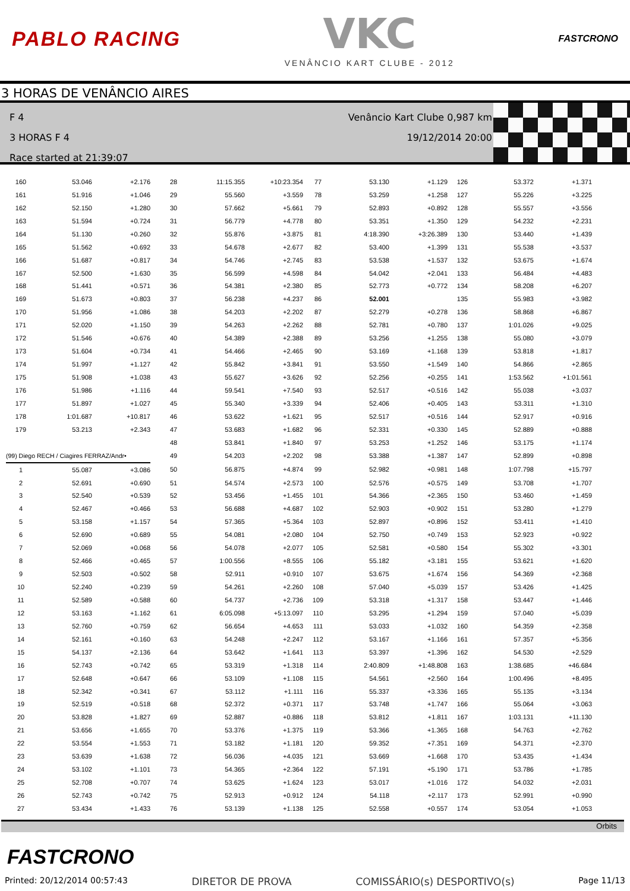PABLO RACING
VKC
VENÂNCIO KART CLUBE - 2012
FASTCRONO
3 HORAS DE VENÂNCIO AIRES
F 4
3 HORAS F 4
Race started at 21:39:07
Venâncio Kart Clube 0,987 km
19/12/2014 20:00
| 160 | 53.046 | +2.176 | | 28 | 11:15.355 | +10:23.354 | 77 | 53.130 | +1.129 | 126 | 53.372 | +1.371 |
| 161 | 51.916 | +1.046 | | 29 | 55.560 | +3.559 | 78 | 53.259 | +1.258 | 127 | 55.226 | +3.225 |
| 162 | 52.150 | +1.280 | | 30 | 57.662 | +5.661 | 79 | 52.893 | +0.892 | 128 | 55.557 | +3.556 |
| 163 | 51.594 | +0.724 | | 31 | 56.779 | +4.778 | 80 | 53.351 | +1.350 | 129 | 54.232 | +2.231 |
| 164 | 51.130 | +0.260 | | 32 | 55.876 | +3.875 | 81 | 4:18.390 | +3:26.389 | 130 | 53.440 | +1.439 |
| 165 | 51.562 | +0.692 | | 33 | 54.678 | +2.677 | 82 | 53.400 | +1.399 | 131 | 55.538 | +3.537 |
| 166 | 51.687 | +0.817 | | 34 | 54.746 | +2.745 | 83 | 53.538 | +1.537 | 132 | 53.675 | +1.674 |
| 167 | 52.500 | +1.630 | | 35 | 56.599 | +4.598 | 84 | 54.042 | +2.041 | 133 | 56.484 | +4.483 |
| 168 | 51.441 | +0.571 | | 36 | 54.381 | +2.380 | 85 | 52.773 | +0.772 | 134 | 58.208 | +6.207 |
| 169 | 51.673 | +0.803 | | 37 | 56.238 | +4.237 | 86 | 52.001 | | 135 | 55.983 | +3.982 |
| 170 | 51.956 | +1.086 | | 38 | 54.203 | +2.202 | 87 | 52.279 | +0.278 | 136 | 58.868 | +6.867 |
| 171 | 52.020 | +1.150 | | 39 | 54.263 | +2.262 | 88 | 52.781 | +0.780 | 137 | 1:01.026 | +9.025 |
| 172 | 51.546 | +0.676 | | 40 | 54.389 | +2.388 | 89 | 53.256 | +1.255 | 138 | 55.080 | +3.079 |
| 173 | 51.604 | +0.734 | | 41 | 54.466 | +2.465 | 90 | 53.169 | +1.168 | 139 | 53.818 | +1.817 |
| 174 | 51.997 | +1.127 | | 42 | 55.842 | +3.841 | 91 | 53.550 | +1.549 | 140 | 54.866 | +2.865 |
| 175 | 51.908 | +1.038 | | 43 | 55.627 | +3.626 | 92 | 52.256 | +0.255 | 141 | 1:53.562 | +1:01.561 |
| 176 | 51.986 | +1.116 | | 44 | 59.541 | +7.540 | 93 | 52.517 | +0.516 | 142 | 55.038 | +3.037 |
| 177 | 51.897 | +1.027 | | 45 | 55.340 | +3.339 | 94 | 52.406 | +0.405 | 143 | 53.311 | +1.310 |
| 178 | 1:01.687 | +10.817 | | 46 | 53.622 | +1.621 | 95 | 52.517 | +0.516 | 144 | 52.917 | +0.916 |
| 179 | 53.213 | +2.343 | | 47 | 53.683 | +1.682 | 96 | 52.331 | +0.330 | 145 | 52.889 | +0.888 |
| | | | | 48 | 53.841 | +1.840 | 97 | 53.253 | +1.252 | 146 | 53.175 | +1.174 |
| (99) Diego RECH / Ciagires FERRAZ/Andr• | | | | 49 | 54.203 | +2.202 | 98 | 53.388 | +1.387 | 147 | 52.899 | +0.898 |
| 1 | 55.087 | +3.086 | | 50 | 56.875 | +4.874 | 99 | 52.982 | +0.981 | 148 | 1:07.798 | +15.797 |
| 2 | 52.691 | +0.690 | | 51 | 54.574 | +2.573 | 100 | 52.576 | +0.575 | 149 | 53.708 | +1.707 |
| 3 | 52.540 | +0.539 | | 52 | 53.456 | +1.455 | 101 | 54.366 | +2.365 | 150 | 53.460 | +1.459 |
| 4 | 52.467 | +0.466 | | 53 | 56.688 | +4.687 | 102 | 52.903 | +0.902 | 151 | 53.280 | +1.279 |
| 5 | 53.158 | +1.157 | | 54 | 57.365 | +5.364 | 103 | 52.897 | +0.896 | 152 | 53.411 | +1.410 |
| 6 | 52.690 | +0.689 | | 55 | 54.081 | +2.080 | 104 | 52.750 | +0.749 | 153 | 52.923 | +0.922 |
| 7 | 52.069 | +0.068 | | 56 | 54.078 | +2.077 | 105 | 52.581 | +0.580 | 154 | 55.302 | +3.301 |
| 8 | 52.466 | +0.465 | | 57 | 1:00.556 | +8.555 | 106 | 55.182 | +3.181 | 155 | 53.621 | +1.620 |
| 9 | 52.503 | +0.502 | | 58 | 52.911 | +0.910 | 107 | 53.675 | +1.674 | 156 | 54.369 | +2.368 |
| 10 | 52.240 | +0.239 | | 59 | 54.261 | +2.260 | 108 | 57.040 | +5.039 | 157 | 53.426 | +1.425 |
| 11 | 52.589 | +0.588 | | 60 | 54.737 | +2.736 | 109 | 53.318 | +1.317 | 158 | 53.447 | +1.446 |
| 12 | 53.163 | +1.162 | | 61 | 6:05.098 | +5:13.097 | 110 | 53.295 | +1.294 | 159 | 57.040 | +5.039 |
| 13 | 52.760 | +0.759 | | 62 | 56.654 | +4.653 | 111 | 53.033 | +1.032 | 160 | 54.359 | +2.358 |
| 14 | 52.161 | +0.160 | | 63 | 54.248 | +2.247 | 112 | 53.167 | +1.166 | 161 | 57.357 | +5.356 |
| 15 | 54.137 | +2.136 | | 64 | 53.642 | +1.641 | 113 | 53.397 | +1.396 | 162 | 54.530 | +2.529 |
| 16 | 52.743 | +0.742 | | 65 | 53.319 | +1.318 | 114 | 2:40.809 | +1:48.808 | 163 | 1:38.685 | +46.684 |
| 17 | 52.648 | +0.647 | | 66 | 53.109 | +1.108 | 115 | 54.561 | +2.560 | 164 | 1:00.496 | +8.495 |
| 18 | 52.342 | +0.341 | | 67 | 53.112 | +1.111 | 116 | 55.337 | +3.336 | 165 | 55.135 | +3.134 |
| 19 | 52.519 | +0.518 | | 68 | 52.372 | +0.371 | 117 | 53.748 | +1.747 | 166 | 55.064 | +3.063 |
| 20 | 53.828 | +1.827 | | 69 | 52.887 | +0.886 | 118 | 53.812 | +1.811 | 167 | 1:03.131 | +11.130 |
| 21 | 53.656 | +1.655 | | 70 | 53.376 | +1.375 | 119 | 53.366 | +1.365 | 168 | 54.763 | +2.762 |
| 22 | 53.554 | +1.553 | | 71 | 53.182 | +1.181 | 120 | 59.352 | +7.351 | 169 | 54.371 | +2.370 |
| 23 | 53.639 | +1.638 | | 72 | 56.036 | +4.035 | 121 | 53.669 | +1.668 | 170 | 53.435 | +1.434 |
| 24 | 53.102 | +1.101 | | 73 | 54.365 | +2.364 | 122 | 57.191 | +5.190 | 171 | 53.786 | +1.785 |
| 25 | 52.708 | +0.707 | | 74 | 53.625 | +1.624 | 123 | 53.017 | +1.016 | 172 | 54.032 | +2.031 |
| 26 | 52.743 | +0.742 | | 75 | 52.913 | +0.912 | 124 | 54.118 | +2.117 | 173 | 52.991 | +0.990 |
| 27 | 53.434 | +1.433 | | 76 | 53.139 | +1.138 | 125 | 52.558 | +0.557 | 174 | 53.054 | +1.053 |
Orbits
FASTCRONO
Printed: 20/12/2014 00:57:43 DIRETOR DE PROVA COMISSÁRIO(s) DESPORTIVO(s) Page 11/13